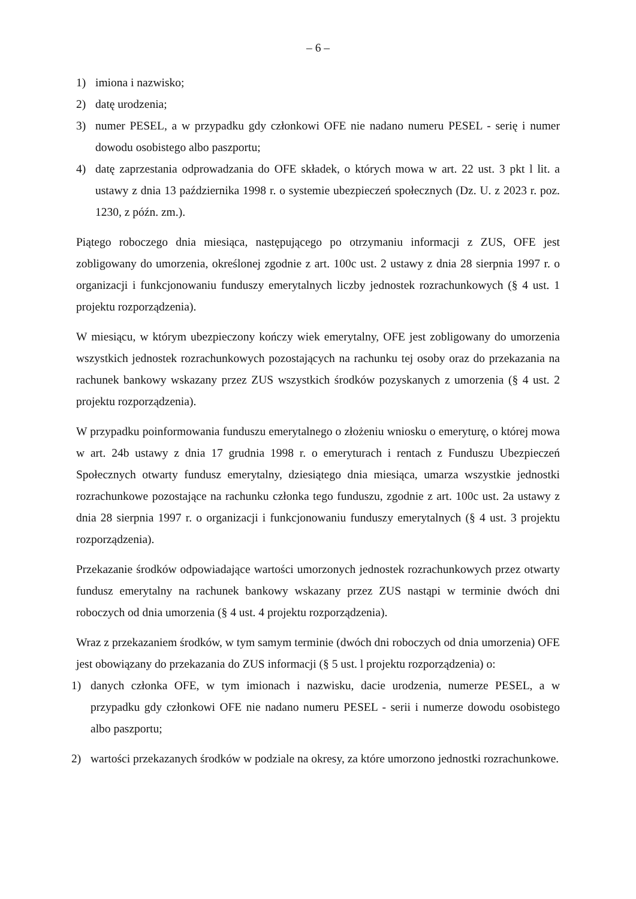– 6 –
1) imiona i nazwisko;
2) datę urodzenia;
3) numer PESEL, a w przypadku gdy członkowi OFE nie nadano numeru PESEL - serię i numer dowodu osobistego albo paszportu;
4) datę zaprzestania odprowadzania do OFE składek, o których mowa w art. 22 ust. 3 pkt l lit. a ustawy z dnia 13 października 1998 r. o systemie ubezpieczeń społecznych (Dz. U. z 2023 r. poz. 1230, z późn. zm.).
Piątego roboczego dnia miesiąca, następującego po otrzymaniu informacji z ZUS, OFE jest zobligowany do umorzenia, określonej zgodnie z art. 100c ust. 2 ustawy z dnia 28 sierpnia 1997 r. o organizacji i funkcjonowaniu funduszy emerytalnych liczby jednostek rozrachunkowych (§ 4 ust. 1 projektu rozporządzenia).
W miesiącu, w którym ubezpieczony kończy wiek emerytalny, OFE jest zobligowany do umorzenia wszystkich jednostek rozrachunkowych pozostających na rachunku tej osoby oraz do przekazania na rachunek bankowy wskazany przez ZUS wszystkich środków pozyskanych z umorzenia (§ 4 ust. 2 projektu rozporządzenia).
W przypadku poinformowania funduszu emerytalnego o złożeniu wniosku o emeryturę, o której mowa w art. 24b ustawy z dnia 17 grudnia 1998 r. o emeryturach i rentach z Funduszu Ubezpieczeń Społecznych otwarty fundusz emerytalny, dziesiątego dnia miesiąca, umarza wszystkie jednostki rozrachunkowe pozostające na rachunku członka tego funduszu, zgodnie z art. 100c ust. 2a ustawy z dnia 28 sierpnia 1997 r. o organizacji i funkcjonowaniu funduszy emerytalnych (§ 4 ust. 3 projektu rozporządzenia).
Przekazanie środków odpowiadające wartości umorzonych jednostek rozrachunkowych przez otwarty fundusz emerytalny na rachunek bankowy wskazany przez ZUS nastąpi w terminie dwóch dni roboczych od dnia umorzenia (§ 4 ust. 4 projektu rozporządzenia).
Wraz z przekazaniem środków, w tym samym terminie (dwóch dni roboczych od dnia umorzenia) OFE jest obowiązany do przekazania do ZUS informacji (§ 5 ust. l projektu rozporządzenia) o:
1) danych członka OFE, w tym imionach i nazwisku, dacie urodzenia, numerze PESEL, a w przypadku gdy członkowi OFE nie nadano numeru PESEL - serii i numerze dowodu osobistego albo paszportu;
2) wartości przekazanych środków w podziale na okresy, za które umorzono jednostki rozrachunkowe.